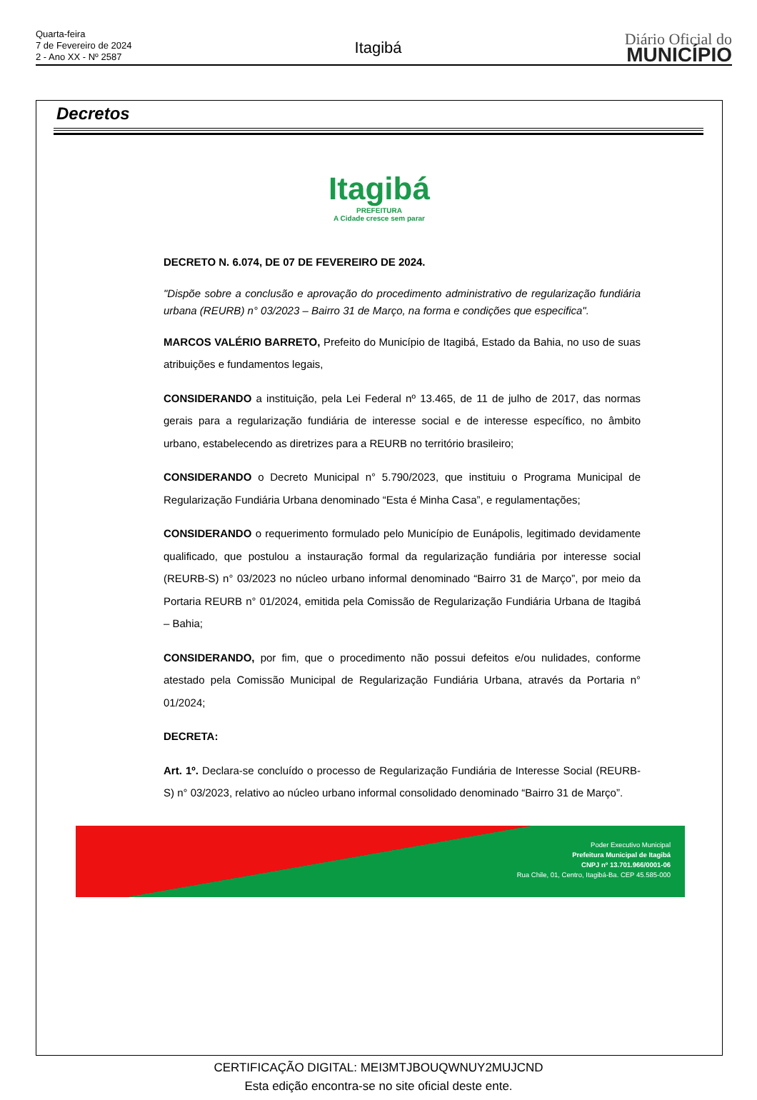Quarta-feira
7 de Fevereiro de 2024
2 - Ano XX - Nº 2587
Itagibá
Diário Oficial do
MUNICÍPIO
Decretos
Itagibá
PREFEITURA
A Cidade cresce sem parar
DECRETO N. 6.074, DE 07 DE FEVEREIRO DE 2024.
"Dispõe sobre a conclusão e aprovação do procedimento administrativo de regularização fundiária urbana (REURB) n° 03/2023 – Bairro 31 de Março, na forma e condições que especifica".
MARCOS VALÉRIO BARRETO, Prefeito do Município de Itagibá, Estado da Bahia, no uso de suas atribuições e fundamentos legais,
CONSIDERANDO a instituição, pela Lei Federal nº 13.465, de 11 de julho de 2017, das normas gerais para a regularização fundiária de interesse social e de interesse específico, no âmbito urbano, estabelecendo as diretrizes para a REURB no território brasileiro;
CONSIDERANDO o Decreto Municipal n° 5.790/2023, que instituiu o Programa Municipal de Regularização Fundiária Urbana denominado “Esta é Minha Casa”, e regulamentações;
CONSIDERANDO o requerimento formulado pelo Município de Eunápolis, legitimado devidamente qualificado, que postulou a instauração formal da regularização fundiária por interesse social (REURB-S) n° 03/2023 no núcleo urbano informal denominado “Bairro 31 de Março”, por meio da Portaria REURB n° 01/2024, emitida pela Comissão de Regularização Fundiária Urbana de Itagibá – Bahia;
CONSIDERANDO, por fim, que o procedimento não possui defeitos e/ou nulidades, conforme atestado pela Comissão Municipal de Regularização Fundiária Urbana, através da Portaria n° 01/2024;
DECRETA:
Art. 1º. Declara-se concluído o processo de Regularização Fundiária de Interesse Social (REURB-S) n° 03/2023, relativo ao núcleo urbano informal consolidado denominado “Bairro 31 de Março”.
Poder Executivo Municipal
Prefeitura Municipal de Itagibá
CNPJ nº 13.701.966/0001-06
Rua Chile, 01, Centro, Itagibá-Ba. CEP 45.585-000
CERTIFICAÇÃO DIGITAL: MEI3MTJBOUQWNUY2MUJCND
Esta edição encontra-se no site oficial deste ente.